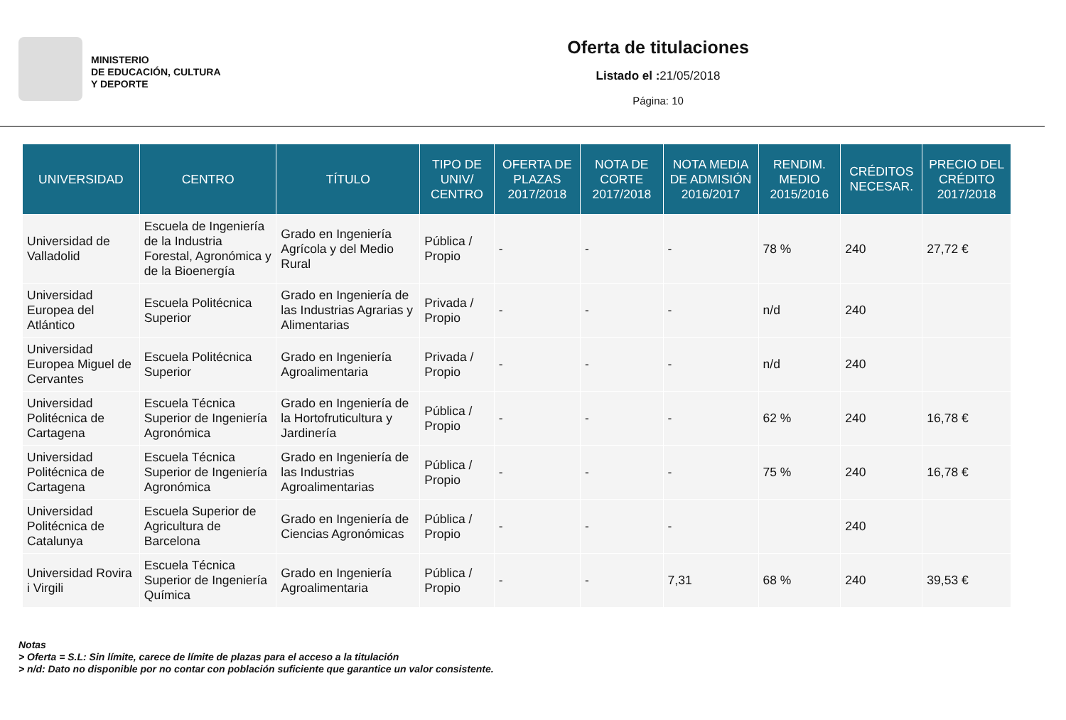MINISTERIO
DE EDUCACIÓN, CULTURA
Y DEPORTE
Oferta de titulaciones
Listado el : 21/05/2018
Página: 10
| UNIVERSIDAD | CENTRO | TÍTULO | TIPO DE UNIV/ CENTRO | OFERTA DE PLAZAS 2017/2018 | NOTA DE CORTE 2017/2018 | NOTA MEDIA DE ADMISIÓN 2016/2017 | RENDIM. MEDIO 2015/2016 | CRÉDITOS NECESAR. | PRECIO DEL CRÉDITO 2017/2018 |
| --- | --- | --- | --- | --- | --- | --- | --- | --- | --- |
| Universidad de Valladolid | Escuela de Ingeniería de la Industria Forestal, Agronómica y de la Bioenergía | Grado en Ingeniería Agrícola y del Medio Rural | Pública / Propio | - | - | - | 78 % | 240 | 27,72 € |
| Universidad Europea del Atlántico | Escuela Politécnica Superior | Grado en Ingeniería de las Industrias Agrarias y Alimentarias | Privada / Propio | - | - | - | n/d | 240 | |
| Universidad Europea Miguel de Cervantes | Escuela Politécnica Superior | Grado en Ingeniería Agroalimentaria | Privada / Propio | - | - | - | n/d | 240 | |
| Universidad Politécnica de Cartagena | Escuela Técnica Superior de Ingeniería Agronómica | Grado en Ingeniería de la Hortofruticultura y Jardinería | Pública / Propio | - | - | - | 62 % | 240 | 16,78 € |
| Universidad Politécnica de Cartagena | Escuela Técnica Superior de Ingeniería Agronómica | Grado en Ingeniería de las Industrias Agroalimentarias | Pública / Propio | - | - | - | 75 % | 240 | 16,78 € |
| Universidad Politécnica de Catalunya | Escuela Superior de Agricultura de Barcelona | Grado en Ingeniería de Ciencias Agronómicas | Pública / Propio | - | - | - | | 240 | |
| Universidad Rovira i Virgili | Escuela Técnica Superior de Ingeniería Química | Grado en Ingeniería Agroalimentaria | Pública / Propio | - | - | 7,31 | 68 % | 240 | 39,53 € |
Notas
> Oferta = S.L: Sin límite, carece de límite de plazas para el acceso a la titulación
> n/d: Dato no disponible por no contar con población suficiente que garantice un valor consistente.